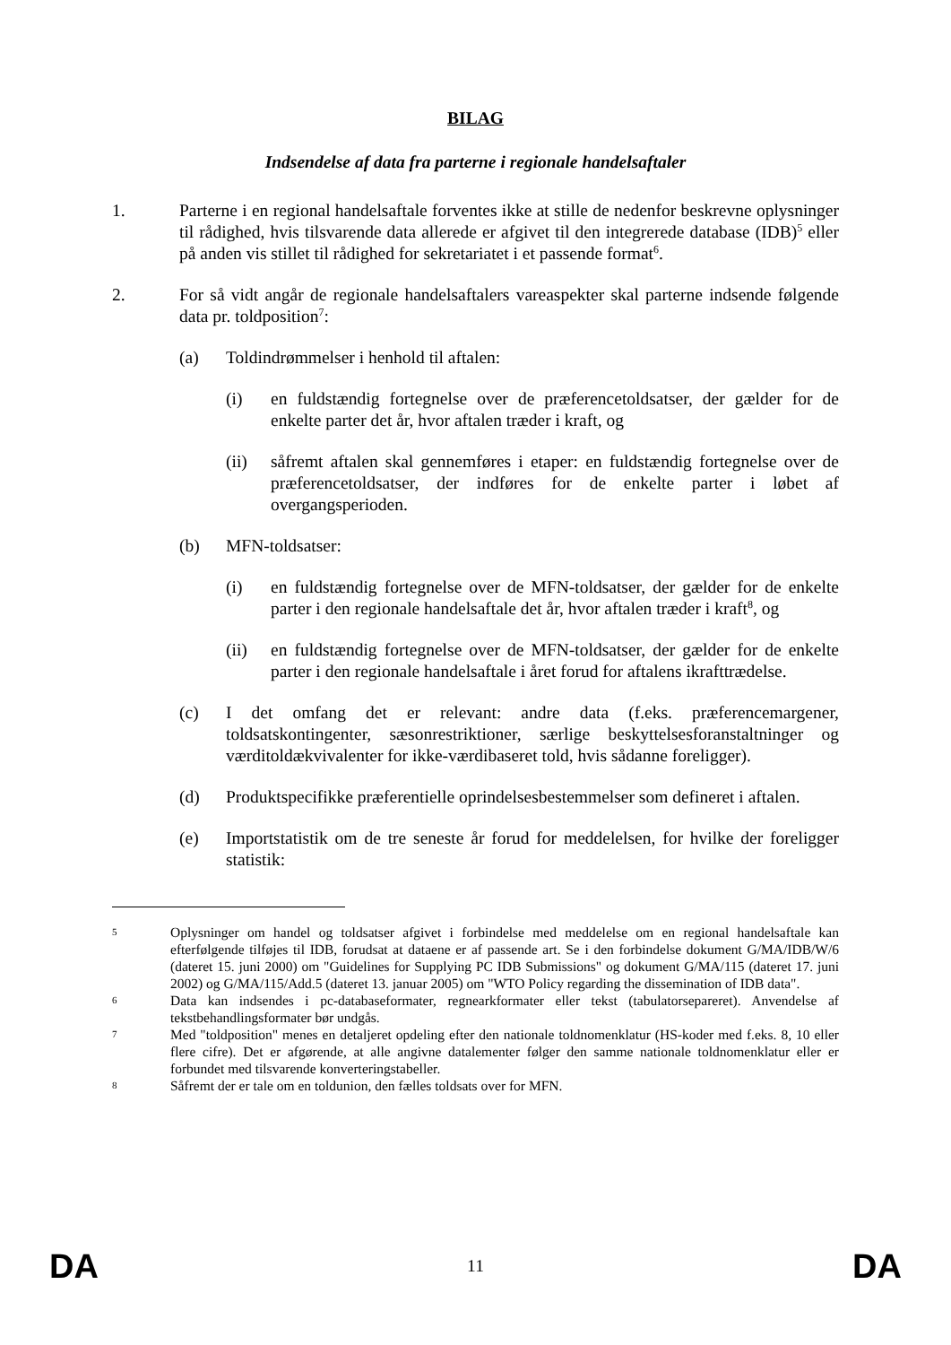BILAG
Indsendelse af data fra parterne i regionale handelsaftaler
1. Parterne i en regional handelsaftale forventes ikke at stille de nedenfor beskrevne oplysninger til rådighed, hvis tilsvarende data allerede er afgivet til den integrerede database (IDB)<sup>5</sup> eller på anden vis stillet til rådighed for sekretariatet i et passende format<sup>6</sup>.
2. For så vidt angår de regionale handelsaftalers vareaspekter skal parterne indsende følgende data pr. toldposition<sup>7</sup>:
(a) Toldindrømmelser i henhold til aftalen:
(i) en fuldstændig fortegnelse over de præferencetoldsatser, der gælder for de enkelte parter det år, hvor aftalen træder i kraft, og
(ii) såfremt aftalen skal gennemføres i etaper: en fuldstændig fortegnelse over de præferencetoldsatser, der indføres for de enkelte parter i løbet af overgangsperioden.
(b) MFN-toldsatser:
(i) en fuldstændig fortegnelse over de MFN-toldsatser, der gælder for de enkelte parter i den regionale handelsaftale det år, hvor aftalen træder i kraft<sup>8</sup>, og
(ii) en fuldstændig fortegnelse over de MFN-toldsatser, der gælder for de enkelte parter i den regionale handelsaftale i året forud for aftalens ikrafttrædelse.
(c) I det omfang det er relevant: andre data (f.eks. præferencemargener, toldsatskontingenter, sæsonrestriktioner, særlige beskyttelsesforanstaltninger og værditoldækvivalenter for ikke-værdibaseret told, hvis sådanne foreligger).
(d) Produktspecifikke præferentielle oprindelsesbestemmelser som defineret i aftalen.
(e) Importstatistik om de tre seneste år forud for meddelelsen, for hvilke der foreligger statistik:
5
Oplysninger om handel og toldsatser afgivet i forbindelse med meddelelse om en regional handelsaftale kan efterfølgende tilføjes til IDB, forudsat at dataene er af passende art. Se i den forbindelse dokument G/MA/IDB/W/6 (dateret 15. juni 2000) om "Guidelines for Supplying PC IDB Submissions" og dokument G/MA/115 (dateret 17. juni 2002) og G/MA/115/Add.5 (dateret 13. januar 2005) om "WTO Policy regarding the dissemination of IDB data".
6
Data kan indsendes i pc-databaseformater, regnearkformater eller tekst (tabulatorsepareret). Anvendelse af tekstbehandlingsformater bør undgås.
7
Med "toldposition" menes en detaljeret opdeling efter den nationale toldnomenklatur (HS-koder med f.eks. 8, 10 eller flere cifre). Det er afgørende, at alle angivne datalementer følger den samme nationale toldnomenklatur eller er forbundet med tilsvarende konverteringstabeller.
8
Såfremt der er tale om en toldunion, den fælles toldsats over for MFN.
DA 11 DA